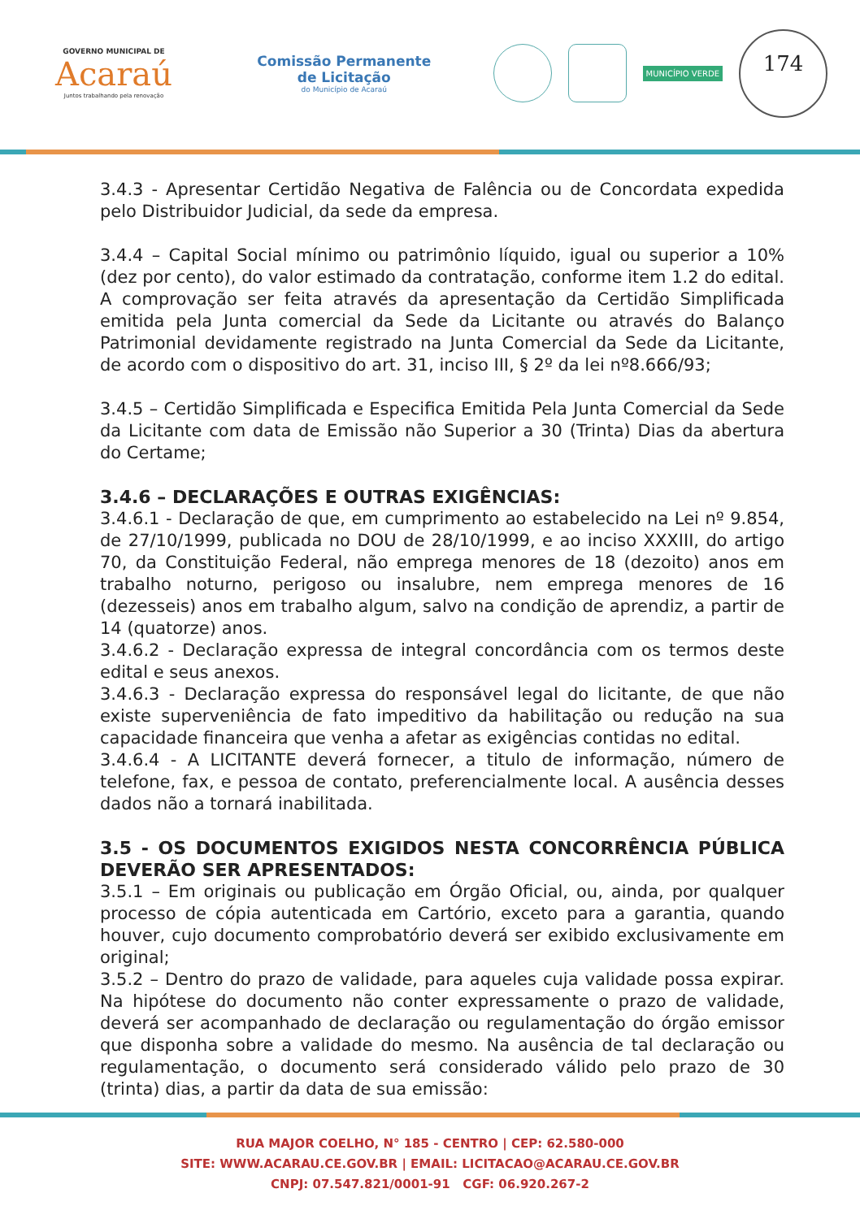GOVERNO MUNICIPAL DE
Acaraú
Juntos trabalhando pela renovação
Comissão Permanente
de Licitação
do Município de Acaraú
MUNICÍPIO VERDE
174
3.4.3 - Apresentar Certidão Negativa de Falência ou de Concordata expedida pelo Distribuidor Judicial, da sede da empresa.
3.4.4 – Capital Social mínimo ou patrimônio líquido, igual ou superior a 10% (dez por cento), do valor estimado da contratação, conforme item 1.2 do edital. A comprovação ser feita através da apresentação da Certidão Simplificada emitida pela Junta comercial da Sede da Licitante ou através do Balanço Patrimonial devidamente registrado na Junta Comercial da Sede da Licitante, de acordo com o dispositivo do art. 31, inciso III, § 2º da lei nº8.666/93;
3.4.5 – Certidão Simplificada e Especifica Emitida Pela Junta Comercial da Sede da Licitante com data de Emissão não Superior a 30 (Trinta) Dias da abertura do Certame;
3.4.6 – DECLARAÇÕES E OUTRAS EXIGÊNCIAS:
3.4.6.1 - Declaração de que, em cumprimento ao estabelecido na Lei nº 9.854, de 27/10/1999, publicada no DOU de 28/10/1999, e ao inciso XXXIII, do artigo 70, da Constituição Federal, não emprega menores de 18 (dezoito) anos em trabalho noturno, perigoso ou insalubre, nem emprega menores de 16 (dezesseis) anos em trabalho algum, salvo na condição de aprendiz, a partir de 14 (quatorze) anos.
3.4.6.2 - Declaração expressa de integral concordância com os termos deste edital e seus anexos.
3.4.6.3 - Declaração expressa do responsável legal do licitante, de que não existe superveniência de fato impeditivo da habilitação ou redução na sua capacidade financeira que venha a afetar as exigências contidas no edital.
3.4.6.4 - A LICITANTE deverá fornecer, a titulo de informação, número de telefone, fax, e pessoa de contato, preferencialmente local. A ausência desses dados não a tornará inabilitada.
3.5 - OS DOCUMENTOS EXIGIDOS NESTA CONCORRÊNCIA PÚBLICA DEVERÃO SER APRESENTADOS:
3.5.1 – Em originais ou publicação em Órgão Oficial, ou, ainda, por qualquer processo de cópia autenticada em Cartório, exceto para a garantia, quando houver, cujo documento comprobatório deverá ser exibido exclusivamente em original;
3.5.2 – Dentro do prazo de validade, para aqueles cuja validade possa expirar. Na hipótese do documento não conter expressamente o prazo de validade, deverá ser acompanhado de declaração ou regulamentação do órgão emissor que disponha sobre a validade do mesmo. Na ausência de tal declaração ou regulamentação, o documento será considerado válido pelo prazo de 30 (trinta) dias, a partir da data de sua emissão:
RUA MAJOR COELHO, N° 185 - CENTRO | CEP: 62.580-000
SITE: WWW.ACARAU.CE.GOV.BR | EMAIL: LICITACAO@ACARAU.CE.GOV.BR
CNPJ: 07.547.821/0001-91 CGF: 06.920.267-2